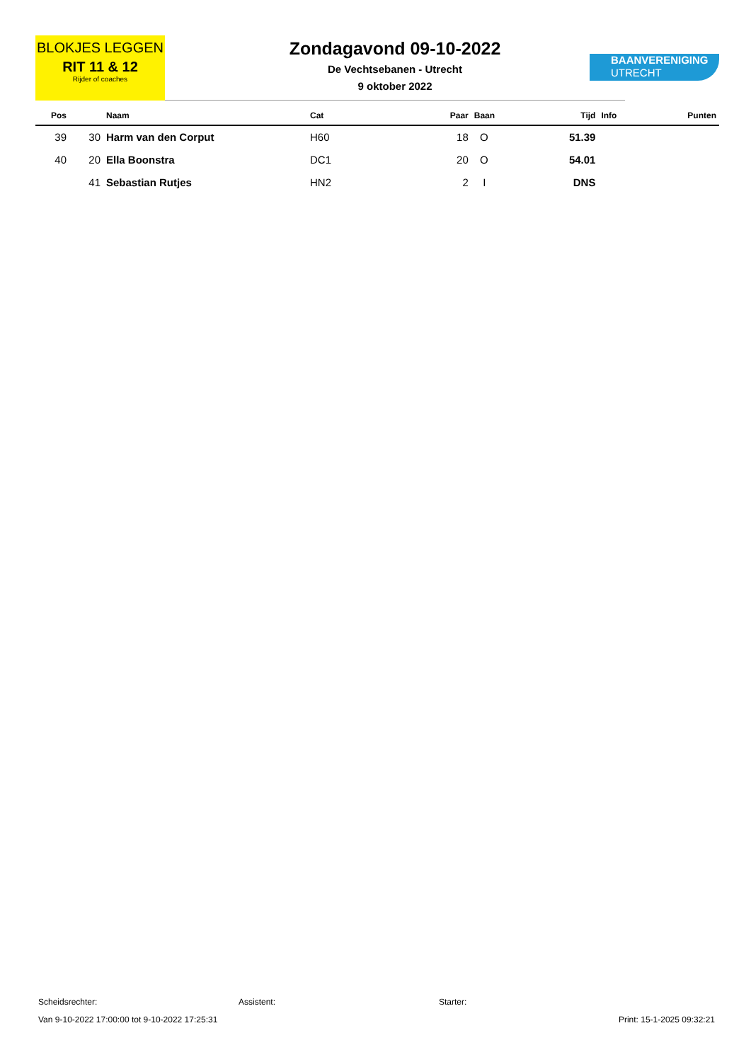BLOKJES LEGGEN
RIT 11 & 12
Rijder of coaches
Zondagavond 09-10-2022
De Vechtsebanen - Utrecht
9 oktober 2022
BAANVERENIGING
UTRECHT
| Pos | | Naam | Cat | Paar | Baan | Tijd | Info | Punten |
| --- | --- | --- | --- | --- | --- | --- | --- | --- |
| 39 | 30 | Harm van den Corput | H60 | 18 | O | 51.39 | | |
| 40 | 20 | Ella Boonstra | DC1 | 20 | O | 54.01 | | |
| | 41 | Sebastian Rutjes | HN2 | 2 | I | DNS | | |
Scheidsrechter: Assistent: Starter:
Van 9-10-2022 17:00:00 tot 9-10-2022 17:25:31 Print: 15-1-2025 09:32:21